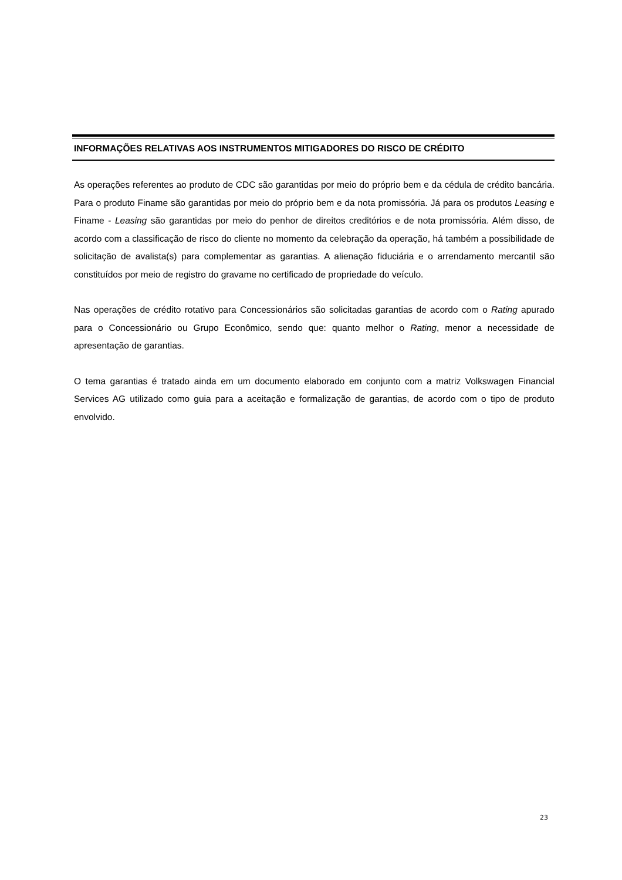INFORMAÇÕES RELATIVAS AOS INSTRUMENTOS MITIGADORES DO RISCO DE CRÉDITO
As operações referentes ao produto de CDC são garantidas por meio do próprio bem e da cédula de crédito bancária. Para o produto Finame são garantidas por meio do próprio bem e da nota promissória. Já para os produtos Leasing e Finame - Leasing são garantidas por meio do penhor de direitos creditórios e de nota promissória. Além disso, de acordo com a classificação de risco do cliente no momento da celebração da operação, há também a possibilidade de solicitação de avalista(s) para complementar as garantias. A alienação fiduciária e o arrendamento mercantil são constituídos por meio de registro do gravame no certificado de propriedade do veículo.
Nas operações de crédito rotativo para Concessionários são solicitadas garantias de acordo com o Rating apurado para o Concessionário ou Grupo Econômico, sendo que: quanto melhor o Rating, menor a necessidade de apresentação de garantias.
O tema garantias é tratado ainda em um documento elaborado em conjunto com a matriz Volkswagen Financial Services AG utilizado como guia para a aceitação e formalização de garantias, de acordo com o tipo de produto envolvido.
23